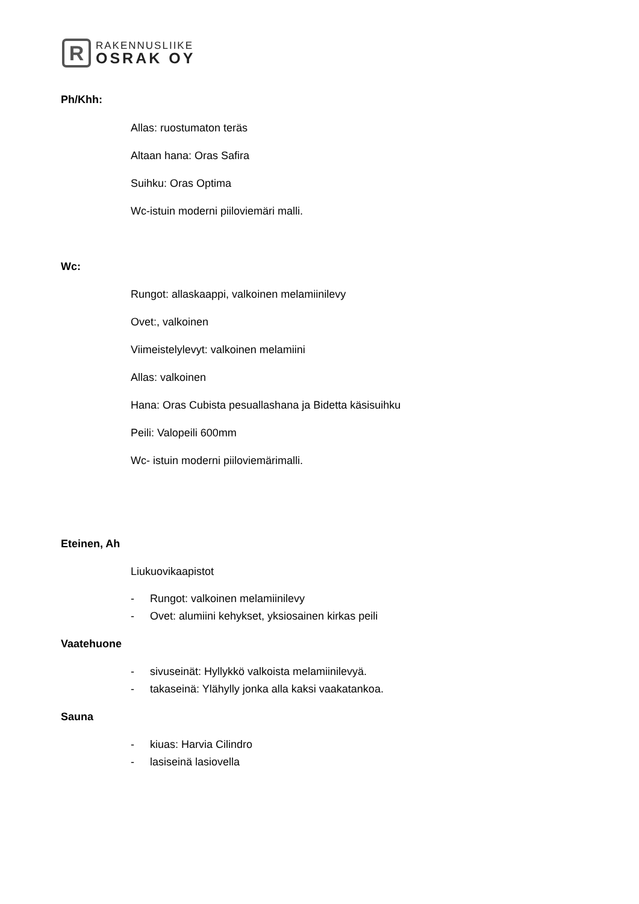R
RAKENNUSLIIKE
OSRAK OY
Ph/Khh:
Allas: ruostumaton teräs
Altaan hana: Oras Safira
Suihku: Oras Optima
Wc-istuin moderni piiloviemäri malli.
Wc:
Rungot: allaskaappi, valkoinen melamiinilevy
Ovet:, valkoinen
Viimeistelylevyt: valkoinen melamiini
Allas: valkoinen
Hana: Oras Cubista pesuallashana ja Bidetta käsisuihku
Peili: Valopeili 600mm
Wc- istuin moderni piiloviemärimalli.
Eteinen, Ah
Liukuovikaapistot
- Rungot: valkoinen melamiinilevy
- Ovet: alumiini kehykset, yksiosainen kirkas peili
Vaatehuone
- sivuseinät: Hyllykkö valkoista melamiinilevyä.
- takaseinä: Ylähylly jonka alla kaksi vaakatankoa.
Sauna
- kiuas: Harvia Cilindro
- lasiseinä lasiovella